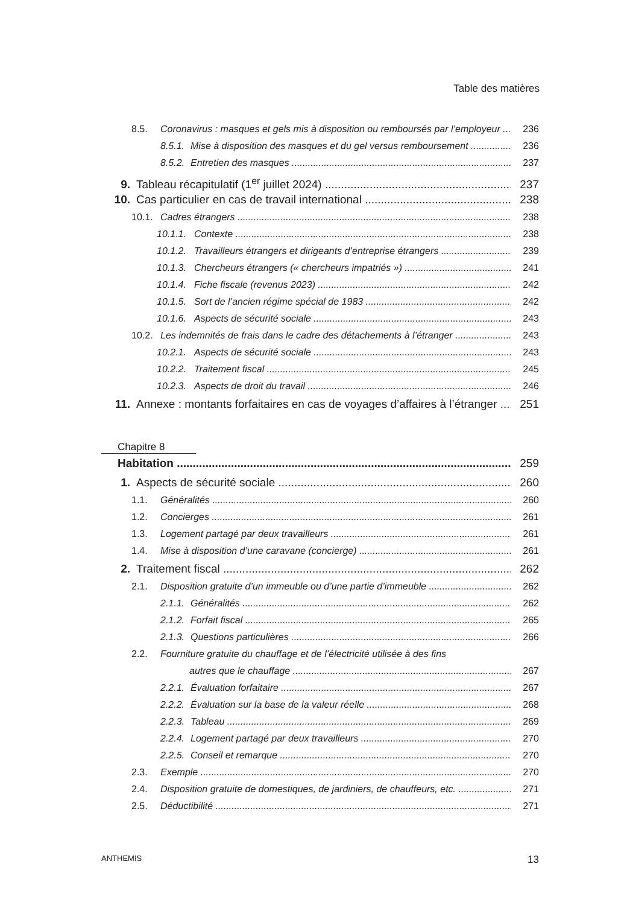Table des matières
8.5. Coronavirus : masques et gels mis à disposition ou remboursés par l’employeur 236
8.5.1. Mise à disposition des masques et du gel versus remboursement 236
8.5.2. Entretien des masques 237
9. Tableau récapitulatif (1<sup>er</sup> juillet 2024) 237
10. Cas particulier en cas de travail international 238
10.1. Cadres étrangers 238
10.1.1. Contexte 238
10.1.2. Travailleurs étrangers et dirigeants d’entreprise étrangers 239
10.1.3. Chercheurs étrangers (« chercheurs impatriés ») 241
10.1.4. Fiche fiscale (revenus 2023) 242
10.1.5. Sort de l’ancien régime spécial de 1983 242
10.1.6. Aspects de sécurité sociale 243
10.2. Les indemnités de frais dans le cadre des détachements à l’étranger 243
10.2.1. Aspects de sécurité sociale 243
10.2.2. Traitement fiscal 245
10.2.3. Aspects de droit du travail 246
11. Annexe : montants forfaitaires en cas de voyages d’affaires à l’étranger 251
Chapitre 8
Habitation 259
1. Aspects de sécurité sociale 260
1.1. Généralités 260
1.2. Concierges 261
1.3. Logement partagé par deux travailleurs 261
1.4. Mise à disposition d’une caravane (concierge) 261
2. Traitement fiscal 262
2.1. Disposition gratuite d’un immeuble ou d’une partie d’immeuble 262
2.1.1. Généralités 262
2.1.2. Forfait fiscal 265
2.1.3. Questions particulières 266
2.2. Fourniture gratuite du chauffage et de l’électricité utilisée à des fins
autres que le chauffage 267
2.2.1. Évaluation forfaitaire 267
2.2.2. Évaluation sur la base de la valeur réelle 268
2.2.3. Tableau 269
2.2.4. Logement partagé par deux travailleurs 270
2.2.5. Conseil et remarque 270
2.3. Exemple 270
2.4. Disposition gratuite de domestiques, de jardiniers, de chauffeurs, etc. 271
2.5. Déductibilité 271
ANTHEMIS 13